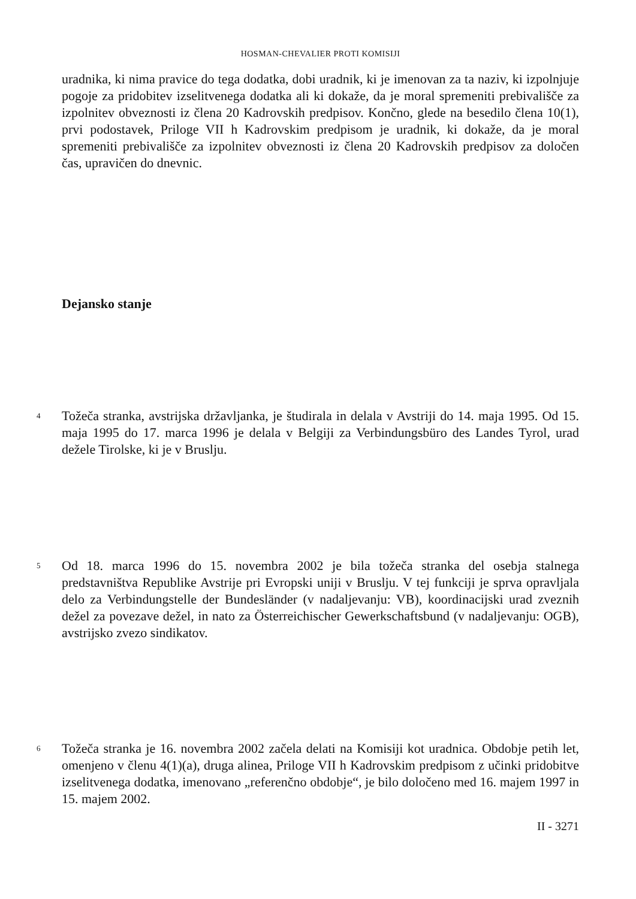HOSMAN-CHEVALIER PROTI KOMISIJI
uradnika, ki nima pravice do tega dodatka, dobi uradnik, ki je imenovan za ta naziv, ki izpolnjuje pogoje za pridobitev izselitvenega dodatka ali ki dokaže, da je moral spremeniti prebivališče za izpolnitev obveznosti iz člena 20 Kadrovskih predpisov. Končno, glede na besedilo člena 10(1), prvi podostavek, Priloge VII h Kadrovskim predpisom je uradnik, ki dokaže, da je moral spremeniti prebivališče za izpolnitev obveznosti iz člena 20 Kadrovskih predpisov za določen čas, upravičen do dnevnic.
Dejansko stanje
4
Tožeča stranka, avstrijska državljanka, je študirala in delala v Avstriji do 14. maja 1995. Od 15. maja 1995 do 17. marca 1996 je delala v Belgiji za Verbindungsbüro des Landes Tyrol, urad dežele Tirolske, ki je v Bruslju.
5
Od 18. marca 1996 do 15. novembra 2002 je bila tožeča stranka del osebja stalnega predstavništva Republike Avstrije pri Evropski uniji v Bruslju. V tej funkciji je sprva opravljala delo za Verbindungstelle der Bundesländer (v nadaljevanju: VB), koordinacijski urad zveznih dežel za povezave dežel, in nato za Österreichischer Gewerkschaftsbund (v nadaljevanju: OGB), avstrijsko zvezo sindikatov.
6
Tožeča stranka je 16. novembra 2002 začela delati na Komisiji kot uradnica. Obdobje petih let, omenjeno v členu 4(1)(a), druga alinea, Priloge VII h Kadrovskim predpisom z učinki pridobitve izselitvenega dodatka, imenovano „referenčno obdobje“, je bilo določeno med 16. majem 1997 in 15. majem 2002.
II - 3271